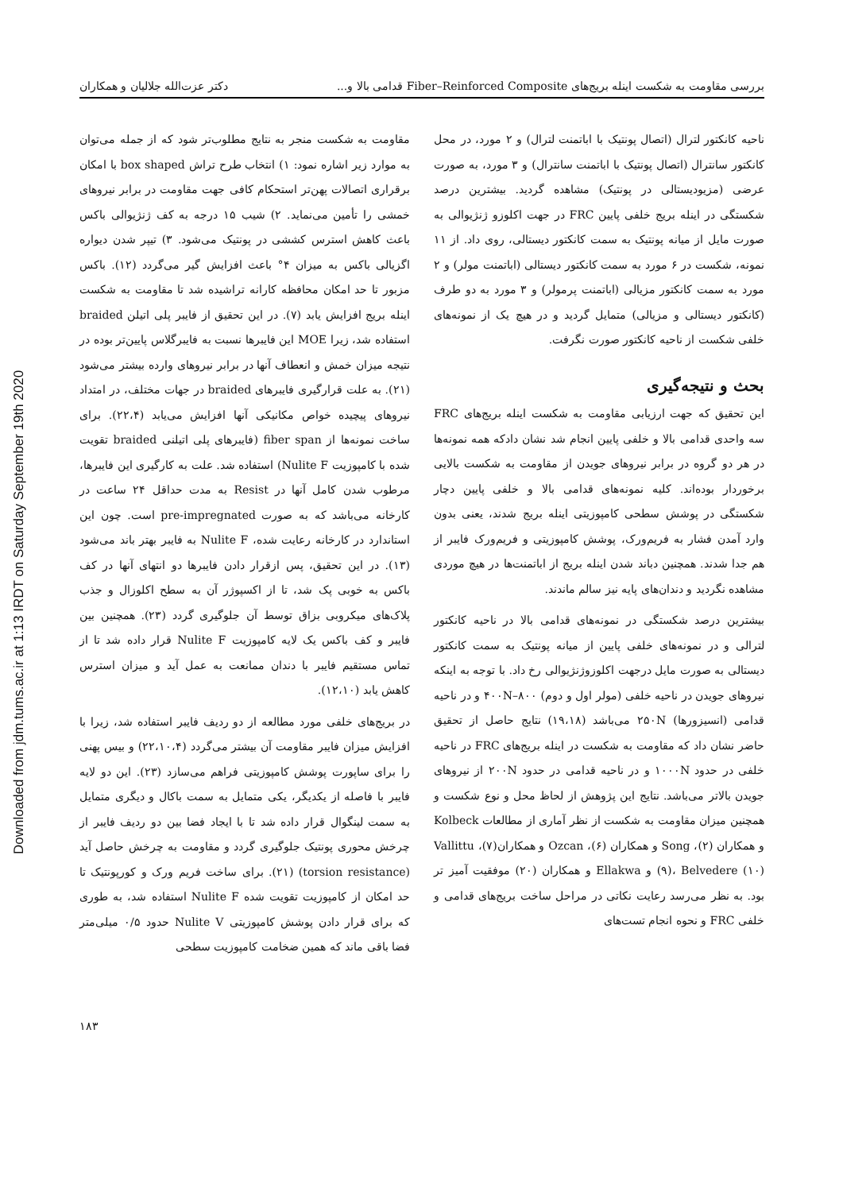Downloaded from jdm.tums.ac.ir at 1:13 IRDT on Saturday September 19th 2020
بررسی مقاومت به شکست اینله بریج‌های Fiber–Reinforced Composite قدامی بالا و... دکتر عزت‌الله جلالیان و همکاران
ناحیه کانکتور لترال (اتصال پونتیک با اباتمنت لترال) و ۲ مورد، در محل کانکتور سانترال (اتصال پونتیک با اباتمنت سانترال) و ۳ مورد، به صورت عرضی (مزیودیستالی در پونتیک) مشاهده گردید. بیشترین درصد شکستگی در اینله بریج خلفی پایین FRC در جهت اکلوزو ژنژیوالی به صورت مایل از میانه پونتیک به سمت کانکتور دیستالی، روی داد. از ۱۱ نمونه، شکست در ۶ مورد به سمت کانکتور دیستالی (اباتمنت مولر) و ۲ مورد به سمت کانکتور مزیالی (اباتمنت پرمولر) و ۳ مورد به دو طرف (کانکتور دیستالی و مزیالی) متمایل گردید و در هیچ یک از نمونه‌های خلفی شکست از ناحیه کانکتور صورت نگرفت.
بحث و نتیجه‌گیری
این تحقیق که جهت ارزیابی مقاومت به شکست اینله بریج‌های FRC سه واحدی قدامی بالا و خلفی پایین انجام شد نشان دادکه همه نمونه‌ها در هر دو گروه در برابر نیروهای جویدن از مقاومت به شکست بالایی برخوردار بوده‌اند. کلیه نمونه‌های قدامی بالا و خلفی پایین دچار شکستگی در پوشش سطحی کامپوزیتی اینله بریج شدند، یعنی بدون وارد آمدن فشار به فریم‌ورک، پوشش کامپوزیتی و فریم‌ورک فایبر از هم جدا شدند. همچنین دباند شدن اینله بریج از اباتمنت‌ها در هیچ موردی مشاهده نگردید و دندان‌های پایه نیز سالم ماندند.
بیشترین درصد شکستگی در نمونه‌های قدامی بالا در ناحیه کانکتور لترالی و در نمونه‌های خلفی پایین از میانه پونتیک به سمت کانکتور دیستالی به صورت مایل درجهت اکلوزوژنژیوالی رخ داد. با توجه به اینکه نیروهای جویدن در ناحیه خلفی (مولر اول و دوم) ۴۰۰N–۸۰۰ و در ناحیه قدامی (انسیزورها) ۲۵۰N می‌باشد (۱۹،۱۸) نتایج حاصل از تحقیق حاضر نشان داد که مقاومت به شکست در اینله بریج‌های FRC در ناحیه خلفی در حدود ۱۰۰۰N و در ناحیه قدامی در حدود ۲۰۰N از نیروهای جویدن بالاتر می‌باشد. نتایج این پژوهش از لحاظ محل و نوع شکست و همچنین میزان مقاومت به شکست از نظر آماری از مطالعات Kolbeck و همکاران (۲)، Song و همکاران (۶)، Ozcan و همکاران(۷)، Vallittu (۹)، Belvedere (۱۰) و Ellakwa و همکاران (۲۰) موفقیت آمیز تر بود. به نظر می‌رسد رعایت نکاتی در مراحل ساخت بریج‌های قدامی و خلفی FRC و نحوه انجام تست‌های
مقاومت به شکست منجر به نتایج مطلوب‌تر شود که از جمله می‌توان به موارد زیر اشاره نمود: ۱) انتخاب طرح تراش box shaped با امکان برقراری اتصالات پهن‌تر استحکام کافی جهت مقاومت در برابر نیروهای خمشی را تأمین می‌نماید. ۲) شیب ۱۵ درجه به کف ژنژیوالی باکس باعث کاهش استرس کششی در پونتیک می‌شود. ۳) تیپر شدن دیواره اگزیالی باکس به میزان ۴° باعث افزایش گیر می‌گردد (۱۲). باکس مزبور تا حد امکان محافظه کارانه تراشیده شد تا مقاومت به شکست اینله بریج افزایش یابد (۷). در این تحقیق از فایبر پلی اتیلن braided استفاده شد، زیرا MOE این فایبرها نسبت به فایبرگلاس پایین‌تر بوده در نتیجه میزان خمش و انعطاف آنها در برابر نیروهای وارده بیشتر می‌شود (۲۱). به علت قرارگیری فایبرهای braided در جهات مختلف، در امتداد نیروهای پیچیده خواص مکانیکی آنها افزایش می‌یابد (۲۲،۴). برای ساخت نمونه‌ها از fiber span (فایبرهای پلی اتیلنی braided تقویت شده با کامپوزیت Nulite F) استفاده شد. علت به کارگیری این فایبرها، مرطوب شدن کامل آنها در Resist به مدت حداقل ۲۴ ساعت در کارخانه می‌باشد که به صورت pre-impregnated است. چون این استاندارد در کارخانه رعایت شده، Nulite F به فایبر بهتر باند می‌شود (۱۳). در این تحقیق، پس ازقرار دادن فایبرها دو انتهای آنها در کف باکس به خوبی پک شد، تا از اکسپوژر آن به سطح اکلوزال و جذب پلاک‌های میکروبی بزاق توسط آن جلوگیری گردد (۲۳). همچنین بین فایبر و کف باکس یک لایه کامپوزیت Nulite F قرار داده شد تا از تماس مستقیم فایبر با دندان ممانعت به عمل آید و میزان استرس کاهش یابد (۱۲،۱۰).
در بریج‌های خلفی مورد مطالعه از دو ردیف فایبر استفاده شد، زیرا با افزایش میزان فایبر مقاومت آن بیشتر می‌گردد (۲۲،۱۰،۴) و بیس پهنی را برای ساپورت پوشش کامپوزیتی فراهم می‌سازد (۲۳). این دو لایه فایبر با فاصله از یکدیگر، یکی متمایل به سمت باکال و دیگری متمایل به سمت لینگوال قرار داده شد تا با ایجاد فضا بین دو ردیف فایبر از چرخش محوری پونتیک جلوگیری گردد و مقاومت به چرخش حاصل آید (torsion resistance) (۲۱). برای ساخت فریم ورک و کورپونتیک تا حد امکان از کامپوزیت تقویت شده Nulite F استفاده شد، به طوری که برای قرار دادن پوشش کامپوزیتی Nulite V حدود ۰/۵ میلی‌متر فضا باقی ماند که همین ضخامت کامپوزیت سطحی
۱۸۳